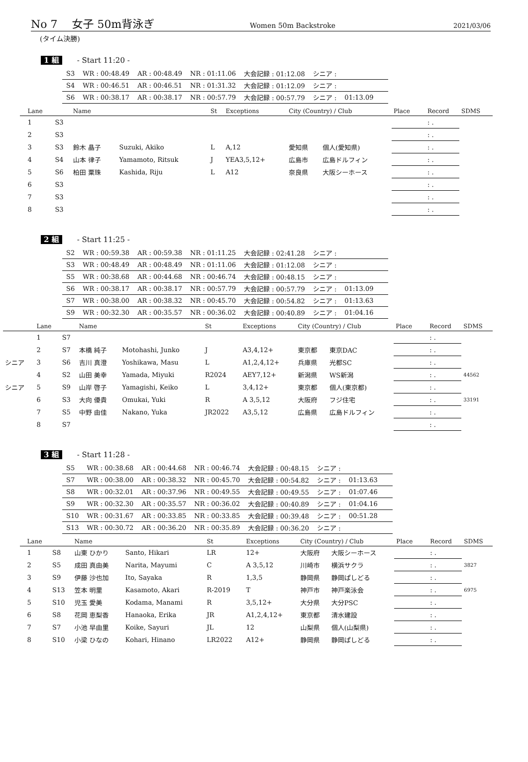No 7　 女子 50m背泳ぎ Women 50m Backstroke 2021/03/06
(タイム決勝)
1 組 - Start 11:20 -
| S3 | WR : 00:48.49 | AR : 00:48.49 | NR : 01:11.06 | 大会記録 : 01:12.08 | シニア : | |
| S4 | WR : 00:46.51 | AR : 00:46.51 | NR : 01:31.32 | 大会記録 : 01:12.09 | シニア : | |
| S6 | WR : 00:38.17 | AR : 00:38.17 | NR : 00:57.79 | 大会記録 : 00:57.79 | シニア : | 01:13.09 |
| | Lane | | Name | | St | Exceptions | City (Country) / Club | | Place | Record | SDMS |
| --- | --- | --- | --- | --- | --- | --- | --- | --- | --- | --- | --- |
| | 1 | S3 | | | | | | | | : . | |
| | 2 | S3 | | | | | | | | : . | |
| | 3 | S3 | 鈴木 晶子 | Suzuki, Akiko | L | A,12 | 愛知県 | 個人(愛知県) | | : . | |
| | 4 | S4 | 山本 律子 | Yamamoto, Ritsuk | J | YEA3,5,12+ | 広島市 | 広島ドルフィン | | : . | |
| | 5 | S6 | 柏田 粟珠 | Kashida, Riju | L | A12 | 奈良県 | 大阪シーホース | | : . | |
| | 6 | S3 | | | | | | | | : . | |
| | 7 | S3 | | | | | | | | : . | |
| | 8 | S3 | | | | | | | | : . | |
2 組 - Start 11:25 -
| S2 | WR : 00:59.38 | AR : 00:59.38 | NR : 01:11.25 | 大会記録 : 02:41.28 | シニア : | |
| S3 | WR : 00:48.49 | AR : 00:48.49 | NR : 01:11.06 | 大会記録 : 01:12.08 | シニア : | |
| S5 | WR : 00:38.68 | AR : 00:44.68 | NR : 00:46.74 | 大会記録 : 00:48.15 | シニア : | |
| S6 | WR : 00:38.17 | AR : 00:38.17 | NR : 00:57.79 | 大会記録 : 00:57.79 | シニア : | 01:13.09 |
| S7 | WR : 00:38.00 | AR : 00:38.32 | NR : 00:45.70 | 大会記録 : 00:54.82 | シニア : | 01:13.63 |
| S9 | WR : 00:32.30 | AR : 00:35.57 | NR : 00:36.02 | 大会記録 : 00:40.89 | シニア : | 01:04.16 |
| | Lane | | Name | | St | Exceptions | City (Country) / Club | | Place | Record | SDMS |
| --- | --- | --- | --- | --- | --- | --- | --- | --- | --- | --- | --- |
| | 1 | S7 | | | | | | | | : . | |
| | 2 | S7 | 本橋 純子 | Motohashi, Junko | J | A3,4,12+ | 東京都 | 東京DAC | | : . | |
| シニア | 3 | S6 | 吉川 真澄 | Yoshikawa, Masu | L | A1,2,4,12+ | 兵庫県 | 光都SC | | : . | |
| | 4 | S2 | 山田 美幸 | Yamada, Miyuki | R2024 | AEY7,12+ | 新潟県 | WS新潟 | | : . | 44562 |
| シニア | 5 | S9 | 山岸 啓子 | Yamagishi, Keiko | L | 3,4,12+ | 東京都 | 個人(東京都) | | : . | |
| | 6 | S3 | 大向 優貴 | Omukai, Yuki | R | A 3,5,12 | 大阪府 | フジ住宅 | | : . | 33191 |
| | 7 | S5 | 中野 由佳 | Nakano, Yuka | JR2022 | A3,5,12 | 広島県 | 広島ドルフィン | | : . | |
| | 8 | S7 | | | | | | | | : . | |
3 組 - Start 11:28 -
| S5 | WR : 00:38.68 | AR : 00:44.68 | NR : 00:46.74 | 大会記録 : 00:48.15 | シニア : | |
| S7 | WR : 00:38.00 | AR : 00:38.32 | NR : 00:45.70 | 大会記録 : 00:54.82 | シニア : | 01:13.63 |
| S8 | WR : 00:32.01 | AR : 00:37.96 | NR : 00:49.55 | 大会記録 : 00:49.55 | シニア : | 01:07.46 |
| S9 | WR : 00:32.30 | AR : 00:35.57 | NR : 00:36.02 | 大会記録 : 00:40.89 | シニア : | 01:04.16 |
| S10 | WR : 00:31.67 | AR : 00:33.85 | NR : 00:33.85 | 大会記録 : 00:39.48 | シニア : | 00:51.28 |
| S13 | WR : 00:30.72 | AR : 00:36.20 | NR : 00:35.89 | 大会記録 : 00:36.20 | シニア : | |
| | Lane | | Name | | St | Exceptions | City (Country) / Club | | Place | Record | SDMS |
| --- | --- | --- | --- | --- | --- | --- | --- | --- | --- | --- | --- |
| | 1 | S8 | 山東 ひかり | Santo, Hikari | LR | 12+ | 大阪府 | 大阪シーホース | | : . | |
| | 2 | S5 | 成田 真由美 | Narita, Mayumi | C | A 3,5,12 | 川崎市 | 横浜サクラ | | : . | 3827 |
| | 3 | S9 | 伊藤 沙也加 | Ito, Sayaka | R | 1,3,5 | 静岡県 | 静岡ぱしどる | | : . | |
| | 4 | S13 | 笠本 明里 | Kasamoto, Akari | R-2019 | T | 神戸市 | 神戸楽泳会 | | : . | 6975 |
| | 5 | S10 | 児玉 愛美 | Kodama, Manami | R | 3,5,12+ | 大分県 | 大分PSC | | : . | |
| | 6 | S8 | 花岡 恵梨香 | Hanaoka, Erika | JR | A1,2,4,12+ | 東京都 | 清水建設 | | : . | |
| | 7 | S7 | 小池 早由里 | Koike, Sayuri | JL | 12 | 山梨県 | 個人(山梨県) | | : . | |
| | 8 | S10 | 小梁 ひなの | Kohari, Hinano | LR2022 | A12+ | 静岡県 | 静岡ぱしどる | | : . | |